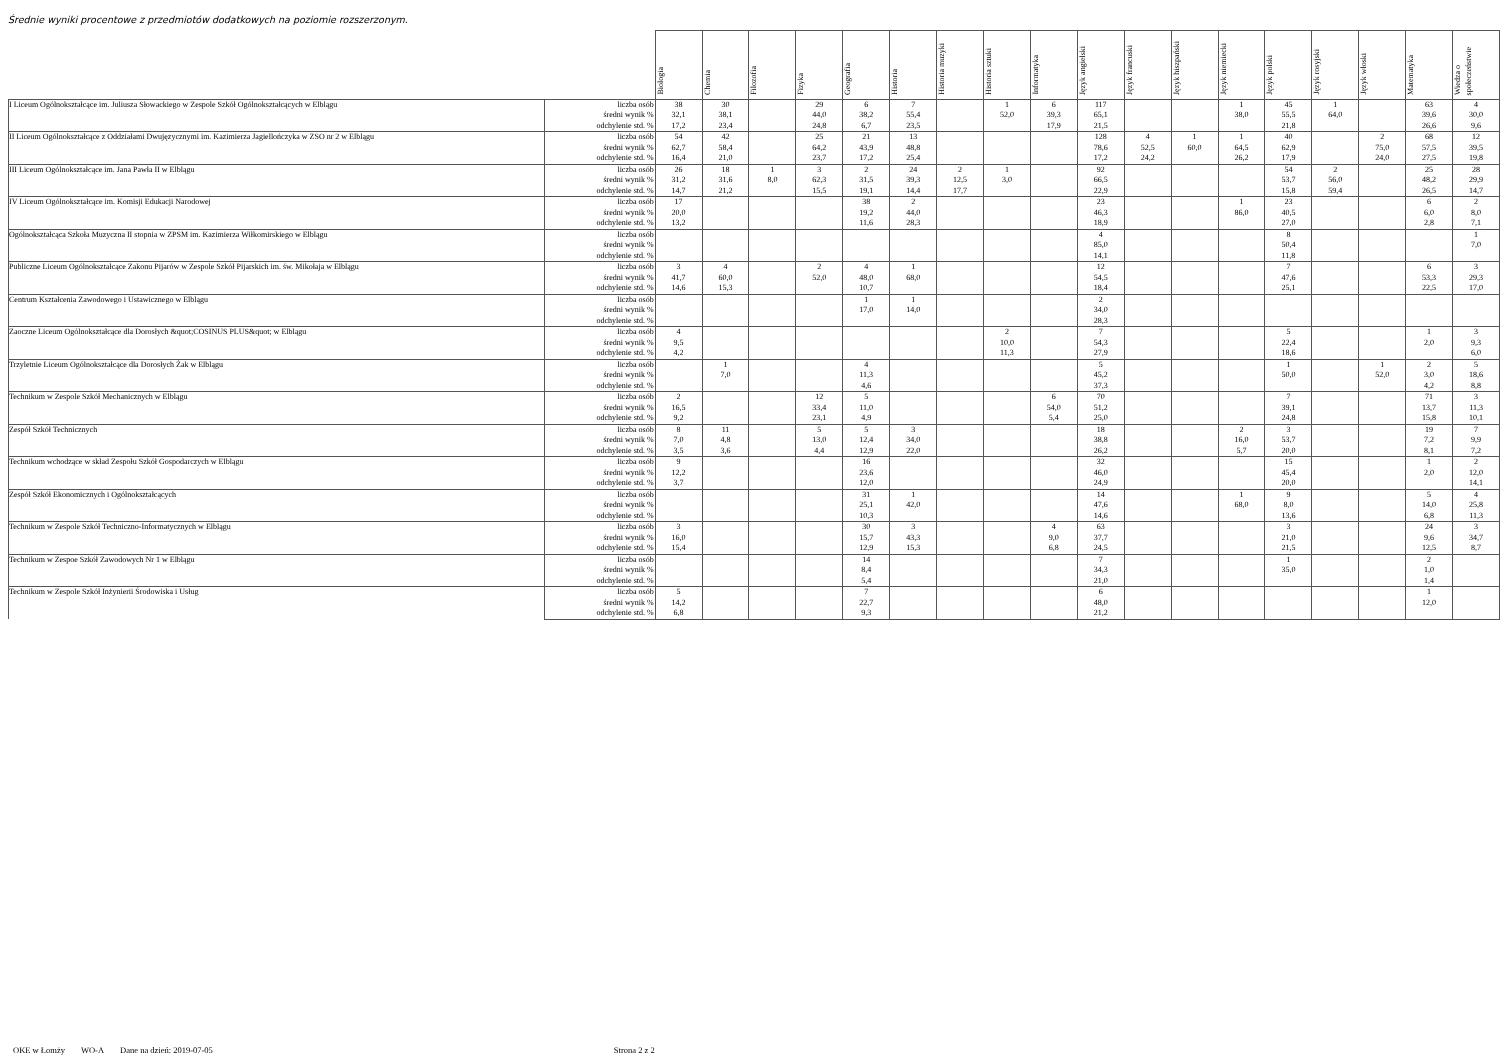Średnie wyniki procentowe z przedmiotów dodatkowych na poziomie rozszerzonym.
| | | Biologia | Chemia | Filozofia | Fizyka | Geografia | Historia | Historia muzyki | Historia sztuki | Informatyka | Język angielski | Język francuski | Język hiszpański | Język niemiecki | Język polski | Język rosyjski | Język włoski | Matematyka | Wiedza o społeczeństwie |
| --- | --- | --- | --- | --- | --- | --- | --- | --- | --- | --- | --- | --- | --- | --- | --- | --- | --- | --- | --- |
| I Liceum Ogólnokształcące im. Juliusza Słowackiego w Zespole Szkół Ogólnokształcących w Elblągu | liczba osób | 38 | 30 | | 29 | 6 | 7 | | 1 | 6 | 117 | | | 1 | 45 | 1 | | 63 | 4 |
| | średni wynik % | 32,1 | 38,1 | | 44,0 | 38,2 | 55,4 | | 52,0 | 39,3 | 65,1 | | | 38,0 | 55,5 | 64,0 | | 39,6 | 30,0 |
| | odchylenie std. % | 17,2 | 23,4 | | 24,8 | 6,7 | 23,5 | | | 17,9 | 21,5 | | | | 21,8 | | | 26,6 | 9,6 |
| II Liceum Ogólnokształcące z Oddziałami Dwujęzycznymi im. Kazimierza Jagiellończyka w ZSO nr 2 w Elblągu | liczba osób | 54 | 42 | | 25 | 21 | 13 | | | | 128 | 4 | 1 | 1 | 40 | | 2 | 68 | 12 |
| | średni wynik % | 62,7 | 58,4 | | 64,2 | 43,9 | 48,8 | | | | 78,6 | 52,5 | 60,0 | 64,5 | 62,9 | | 75,0 | 57,5 | 39,5 |
| | odchylenie std. % | 16,4 | 21,0 | | 23,7 | 17,2 | 25,4 | | | | 17,2 | 24,2 | | 26,2 | 17,9 | | 24,0 | 27,5 | 19,8 |
| III Liceum Ogólnokształcące im. Jana Pawła II w Elblągu | liczba osób | 26 | 18 | 1 | 3 | 2 | 24 | 2 | 1 | | 92 | | | | 54 | 2 | | 25 | 28 |
| | średni wynik % | 31,2 | 31,6 | 8,0 | 62,3 | 31,5 | 39,3 | 12,5 | 3,0 | | 66,5 | | | | 53,7 | 56,0 | | 48,2 | 29,9 |
| | odchylenie std. % | 14,7 | 21,2 | | 15,5 | 19,1 | 14,4 | 17,7 | | | 22,9 | | | | 15,8 | 59,4 | | 26,5 | 14,7 |
| IV Liceum Ogólnokształcące im. Komisji Edukacji Narodowej | liczba osób | 17 | | | | 38 | 2 | | | | 23 | | | 1 | 23 | | | 6 | 2 |
| | średni wynik % | 20,0 | | | | 19,2 | 44,0 | | | | 46,3 | | | 86,0 | 40,5 | | | 6,0 | 8,0 |
| | odchylenie std. % | 13,2 | | | | 11,6 | 28,3 | | | | 18,9 | | | | 27,0 | | | 2,8 | 7,1 |
| Ogólnokształcąca Szkoła Muzyczna II stopnia w ZPSM im. Kazimierza Wiłkomirskiego w Elblągu | liczba osób | | | | | | | | | | 4 | | | | 8 | | | | 1 |
| | średni wynik % | | | | | | | | | | 85,0 | | | | 50,4 | | | | 7,0 |
| | odchylenie std. % | | | | | | | | | | 14,1 | | | | 11,8 | | | | |
| Publiczne Liceum Ogólnokształcące Zakonu Pijarów w Zespole Szkół Pijarskich im. św. Mikołaja w Elblągu | liczba osób | 3 | 4 | | 2 | 4 | 1 | | | | 12 | | | | 7 | | | 6 | 3 |
| | średni wynik % | 41,7 | 60,0 | | 52,0 | 48,0 | 68,0 | | | | 54,5 | | | | 47,6 | | | 53,3 | 29,3 |
| | odchylenie std. % | 14,6 | 15,3 | | | 10,7 | | | | | 18,4 | | | | 25,1 | | | 22,5 | 17,0 |
| Centrum Kształcenia Zawodowego i Ustawicznego w Elblągu | liczba osób | | | | | 1 | 1 | | | | 2 | | | | | | | | |
| | średni wynik % | | | | | 17,0 | 14,0 | | | | 34,0 | | | | | | | | |
| | odchylenie std. % | | | | | | | | | | 28,3 | | | | | | | | |
| Zaoczne Liceum Ogólnokształcące dla Dorosłych &quot;COSINUS PLUS&quot; w Elblągu | liczba osób | 4 | | | | | | | 2 | | 7 | | | | 5 | | | 1 | 3 |
| | średni wynik % | 9,5 | | | | | | | 10,0 | | 54,3 | | | | 22,4 | | | 2,0 | 9,3 |
| | odchylenie std. % | 4,2 | | | | | | | 11,3 | | 27,9 | | | | 18,6 | | | | 6,0 |
| Trzyletnie Liceum Ogólnokształcące dla Dorosłych Żak w Elblągu | liczba osób | | 1 | | | 4 | | | | | 5 | | | | 1 | | 1 | 2 | 5 |
| | średni wynik % | | 7,0 | | | 11,3 | | | | | 45,2 | | | | 50,0 | | 52,0 | 3,0 | 18,6 |
| | odchylenie std. % | | | | | 4,6 | | | | | 37,3 | | | | | | | 4,2 | 8,8 |
| Technikum w Zespole Szkół Mechanicznych w Elblągu | liczba osób | 2 | | | 12 | 5 | | | | 6 | 70 | | | | 7 | | | 71 | 3 |
| | średni wynik % | 16,5 | | | 33,4 | 11,0 | | | | 54,0 | 51,2 | | | | 39,1 | | | 13,7 | 11,3 |
| | odchylenie std. % | 9,2 | | | 23,1 | 4,9 | | | | 5,4 | 25,0 | | | | 24,8 | | | 15,8 | 10,1 |
| Zespół Szkół Technicznych | liczba osób | 8 | 11 | | 5 | 5 | 3 | | | | 18 | | | 2 | 3 | | | 19 | 7 |
| | średni wynik % | 7,0 | 4,8 | | 13,0 | 12,4 | 34,0 | | | | 38,8 | | | 16,0 | 53,7 | | | 7,2 | 9,9 |
| | odchylenie std. % | 3,5 | 3,6 | | 4,4 | 12,9 | 22,0 | | | | 26,2 | | | 5,7 | 20,0 | | | 8,1 | 7,2 |
| Technikum wchodzące w skład Zespołu Szkół Gospodarczych w Elblągu | liczba osób | 9 | | | | 16 | | | | | 32 | | | | 15 | | | 1 | 2 |
| | średni wynik % | 12,2 | | | | 23,6 | | | | | 46,0 | | | | 45,4 | | | 2,0 | 12,0 |
| | odchylenie std. % | 3,7 | | | | 12,0 | | | | | 24,9 | | | | 20,0 | | | | 14,1 |
| Zespół Szkół Ekonomicznych i Ogólnokształcących | liczba osób | | | | | 31 | 1 | | | | 14 | | | 1 | 9 | | | 5 | 4 |
| | średni wynik % | | | | | 25,1 | 42,0 | | | | 47,6 | | | 68,0 | 8,0 | | | 14,0 | 25,8 |
| | odchylenie std. % | | | | | 10,3 | | | | | 14,6 | | | | 13,6 | | | 6,8 | 11,3 |
| Technikum w Zespole Szkół Techniczno-Informatycznych w Elblągu | liczba osób | 3 | | | | 30 | 3 | | | 4 | 63 | | | | 3 | | | 24 | 3 |
| | średni wynik % | 16,0 | | | | 15,7 | 43,3 | | | 9,0 | 37,7 | | | | 21,0 | | | 9,6 | 34,7 |
| | odchylenie std. % | 15,4 | | | | 12,9 | 15,3 | | | 6,8 | 24,5 | | | | 21,5 | | | 12,5 | 8,7 |
| Technikum w Zespoe Szkół Zawodowych Nr 1 w Elblągu | liczba osób | | | | | 14 | | | | | 7 | | | | 1 | | | 2 | |
| | średni wynik % | | | | | 8,4 | | | | | 34,3 | | | | 35,0 | | | 1,0 | |
| | odchylenie std. % | | | | | 5,4 | | | | | 21,0 | | | | | | | 1,4 | |
| Technikum w Zespole Szkół Inżynierii Środowiska i Usług | liczba osób | 5 | | | | 7 | | | | | 6 | | | | | | | 1 | |
| | średni wynik % | 14,2 | | | | 22,7 | | | | | 48,0 | | | | | | | 12,0 | |
| | odchylenie std. % | 6,8 | | | | 9,3 | | | | | 21,2 | | | | | | | | |
OKE w Łomży WO-A Dane na dzień: 2019-07-05 Strona 2 z 2